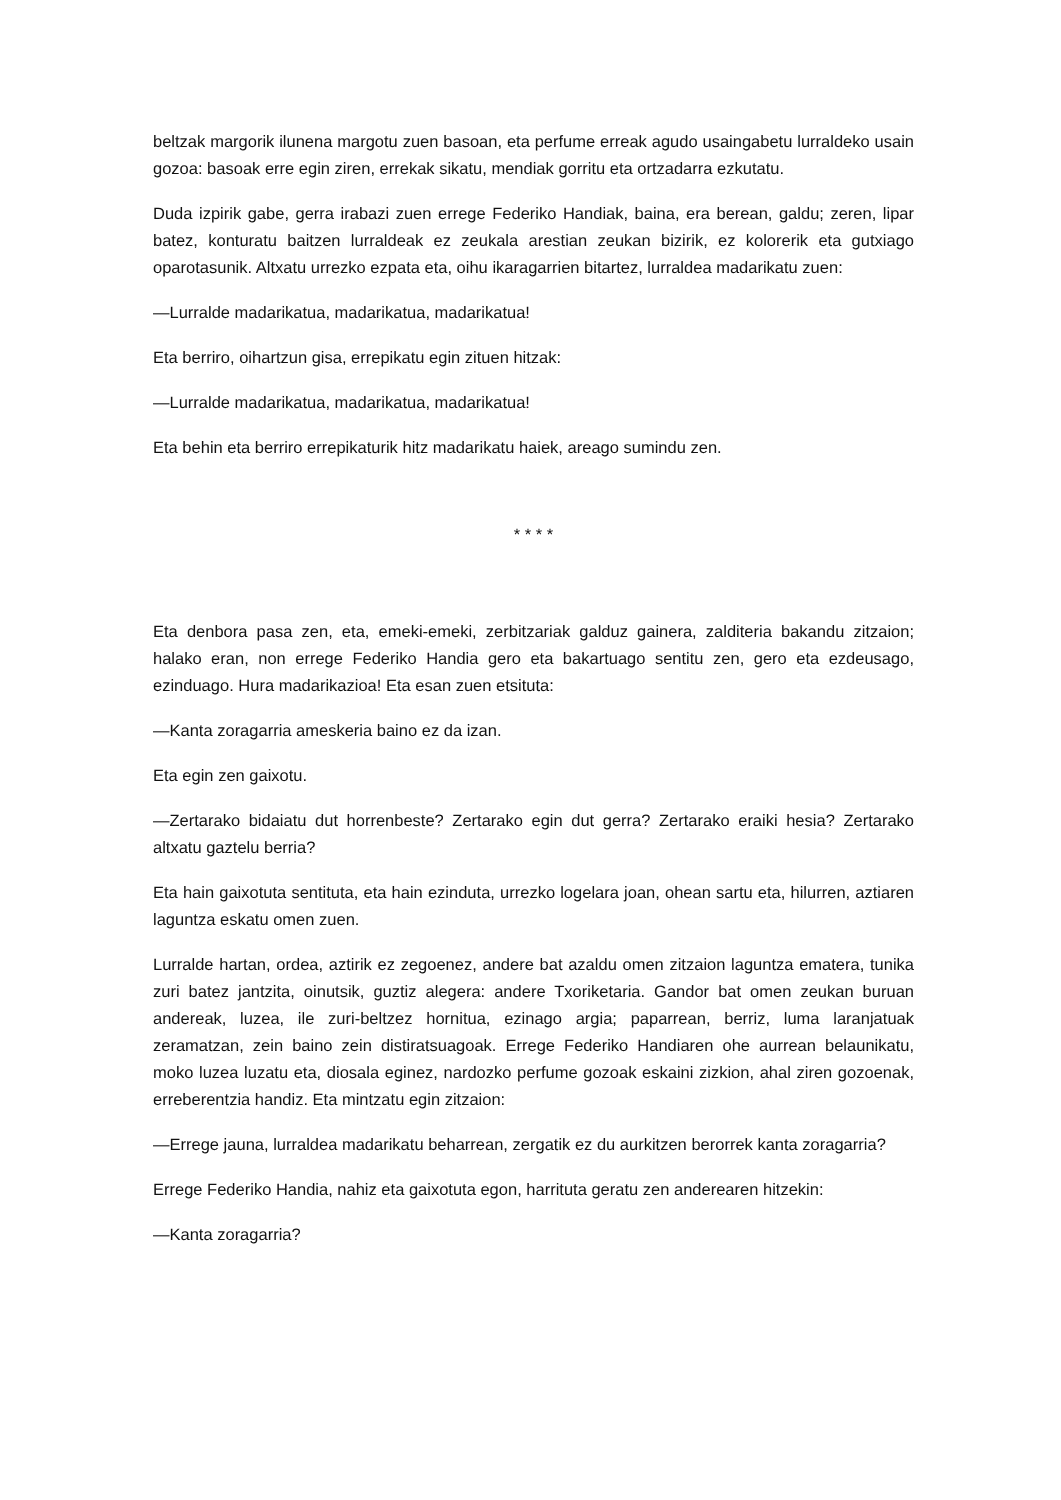beltzak margorik ilunena margotu zuen basoan, eta perfume erreak agudo usaingabetu lurraldeko usain gozoa: basoak erre egin ziren, errekak sikatu, mendiak gorritu eta ortzadarra ezkutatu.
Duda izpirik gabe, gerra irabazi zuen errege Federiko Handiak, baina, era berean, galdu; zeren, lipar batez, konturatu baitzen lurraldeak ez zeukala arestian zeukan bizirik, ez kolorerik eta gutxiago oparotasunik. Altxatu urrezko ezpata eta, oihu ikaragarrien bitartez, lurraldea madarikatu zuen:
—Lurralde madarikatua, madarikatua, madarikatua!
Eta berriro, oihartzun gisa, errepikatu egin zituen hitzak:
—Lurralde madarikatua, madarikatua, madarikatua!
Eta behin eta berriro errepikaturik hitz madarikatu haiek, areago sumindu zen.
* * * *
Eta denbora pasa zen, eta, emeki-emeki, zerbitzariak galduz gainera, zalditeria bakandu zitzaion; halako eran, non errege Federiko Handia gero eta bakartuago sentitu zen, gero eta ezdeusago, ezinduago. Hura madarikazioa! Eta esan zuen etsituta:
—Kanta zoragarria ameskeria baino ez da izan.
Eta egin zen gaixotu.
—Zertarako bidaiatu dut horrenbeste? Zertarako egin dut gerra? Zertarako eraiki hesia? Zertarako altxatu gaztelu berria?
Eta hain gaixotuta sentituta, eta hain ezinduta, urrezko logelara joan, ohean sartu eta, hilurren, aztiaren laguntza eskatu omen zuen.
Lurralde hartan, ordea, aztirik ez zegoenez, andere bat azaldu omen zitzaion laguntza ematera, tunika zuri batez jantzita, oinutsik, guztiz alegera: andere Txoriketaria. Gandor bat omen zeukan buruan andereak, luzea, ile zuri-beltzez hornitua, ezinago argia; paparrean, berriz, luma laranjatuak zeramatzan, zein baino zein distiratsuagoak. Errege Federiko Handiaren ohe aurrean belaunikatu, moko luzea luzatu eta, diosala eginez, nardozko perfume gozoak eskaini zizkion, ahal ziren gozoenak, erreberentzia handiz. Eta mintzatu egin zitzaion:
—Errege jauna, lurraldea madarikatu beharrean, zergatik ez du aurkitzen berorrek kanta zoragarria?
Errege Federiko Handia, nahiz eta gaixotuta egon, harrituta geratu zen anderearen hitzekin:
—Kanta zoragarria?